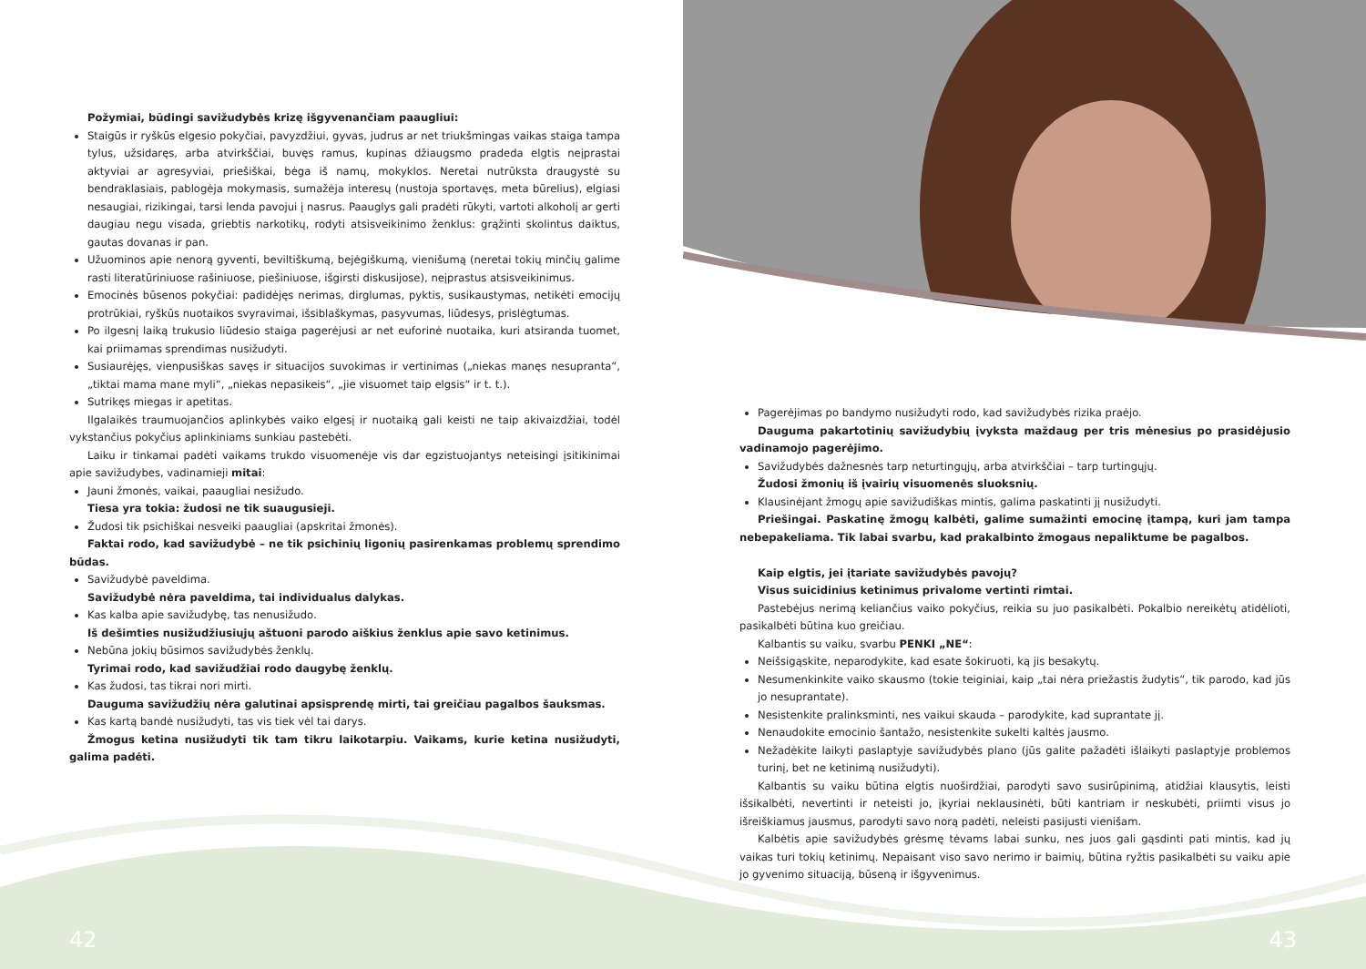Požymiai, būdingi savižudybės krizę išgyvenančiam paaugliui:
Staigūs ir ryškūs elgesio pokyčiai, pavyzdžiui, gyvas, judrus ar net triukšmingas vaikas staiga tampa tylus, užsidaręs, arba atvirkščiai, buvęs ramus, kupinas džiaugsmo pradeda elgtis neįprastai aktyviai ar agresyviai, priešiškai, bėga iš namų, mokyklos. Neretai nutrūksta draugystė su bendraklasiais, pablogėja mokymasis, sumažėja interesų (nustoja sportavęs, meta būrelius), elgiasi nesaugiai, rizikingai, tarsi lenda pavojui į nasrus. Paauglys gali pradėti rūkyti, vartoti alkoholį ar gerti daugiau negu visada, griebtis narkotikų, rodyti atsisveikinimo ženklus: grąžinti skolintus daiktus, gautas dovanas ir pan.
Užuominos apie nenorą gyventi, beviltiškumą, bejėgiškumą, vienišumą (neretai tokių minčių galime rasti literatūriniuose rašiniuose, piešiniuose, išgirsti diskusijose), neįprastus atsisveikinimus.
Emocinės būsenos pokyčiai: padidėjęs nerimas, dirglumas, pyktis, susikaustymas, netikėti emocijų protrūkiai, ryškūs nuotaikos svyravimai, išsiblaškymas, pasyvumas, liūdesys, prislėgtumas.
Po ilgesnį laiką trukusio liūdesio staiga pagerėjusi ar net euforinė nuotaika, kuri atsiranda tuomet, kai priimamas sprendimas nusižudyti.
Susiaurėjęs, vienpusiškas savęs ir situacijos suvokimas ir vertinimas („niekas manęs nesupranta“, „tiktai mama mane myli“, „niekas nepasikeis“, „jie visuomet taip elgsis“ ir t. t.).
Sutrikęs miegas ir apetitas.
Ilgalaikės traumuojančios aplinkybės vaiko elgesį ir nuotaiką gali keisti ne taip akivaizdžiai, todėl vykstančius pokyčius aplinkiniams sunkiau pastebėti.
Laiku ir tinkamai padėti vaikams trukdo visuomenėje vis dar egzistuojantys neteisingi įsitikinimai apie savižudybes, vadinamieji mitai:
Jauni žmonės, vaikai, paaugliai nesižudo.
Tiesa yra tokia: žudosi ne tik suaugusieji.
Žudosi tik psichiškai nesveiki paaugliai (apskritai žmonės).
Faktai rodo, kad savižudybė – ne tik psichinių ligonių pasirenkamas problemų sprendimo būdas.
Savižudybė paveldima.
Savižudybė nėra paveldima, tai individualus dalykas.
Kas kalba apie savižudybę, tas nenusižudo.
Iš dešimties nusižudžiusiųjų aštuoni parodo aiškius ženklus apie savo ketinimus.
Nebūna jokių būsimos savižudybės ženklų.
Tyrimai rodo, kad savižudžiai rodo daugybę ženklų.
Kas žudosi, tas tikrai nori mirti.
Dauguma savižudžių nėra galutinai apsisprendę mirti, tai greičiau pagalbos šauksmas.
Kas kartą bandė nusižudyti, tas vis tiek vėl tai darys.
Žmogus ketina nusižudyti tik tam tikru laikotarpiu. Vaikams, kurie ketina nusižudyti, galima padėti.
Pagerėjimas po bandymo nusižudyti rodo, kad savižudybės rizika praėjo.
Dauguma pakartotinių savižudybių įvyksta maždaug per tris mėnesius po prasidėjusio vadinamojo pagerėjimo.
Savižudybės dažnesnės tarp neturtingųjų, arba atvirkščiai – tarp turtingųjų.
Žudosi žmonių iš įvairių visuomenės sluoksnių.
Klausinėjant žmogų apie savižudiškas mintis, galima paskatinti jį nusižudyti.
Priešingai. Paskatinę žmogų kalbėti, galime sumažinti emocinę įtampą, kuri jam tampa nebepakeliama. Tik labai svarbu, kad prakalbinto žmogaus nepaliktume be pagalbos.
Kaip elgtis, jei įtariate savižudybės pavojų?
Visus suicidinius ketinimus privalome vertinti rimtai.
Pastebėjus nerimą keliančius vaiko pokyčius, reikia su juo pasikalbėti. Pokalbio nereikėtų atidėlioti, pasikalbėti būtina kuo greičiau.
Kalbantis su vaiku, svarbu PENKI „NE“:
Neišsigąskite, neparodykite, kad esate šokiruoti, ką jis besakytų.
Nesumenkinkite vaiko skausmo (tokie teiginiai, kaip „tai nėra priežastis žudytis“, tik parodo, kad jūs jo nesuprantate).
Nesistenkite pralinksminti, nes vaikui skauda – parodykite, kad suprantate jį.
Nenaudokite emocinio šantažo, nesistenkite sukelti kaltės jausmo.
Nežadėkite laikyti paslaptyje savižudybės plano (jūs galite pažadėti išlaikyti paslaptyje problemos turinį, bet ne ketinimą nusižudyti).
Kalbantis su vaiku būtina elgtis nuoširdžiai, parodyti savo susirūpinimą, atidžiai klausytis, leisti išsikalbėti, nevertinti ir neteisti jo, įkyriai neklausinėti, būti kantriam ir neskubėti, priimti visus jo išreiškiamus jausmus, parodyti savo norą padėti, neleisti pasijusti vienišam.
Kalbėtis apie savižudybės grėsmę tėvams labai sunku, nes juos gali gąsdinti pati mintis, kad jų vaikas turi tokių ketinimų. Nepaisant viso savo nerimo ir baimių, būtina ryžtis pasikalbėti su vaiku apie jo gyvenimo situaciją, būseną ir išgyvenimus.
42 43